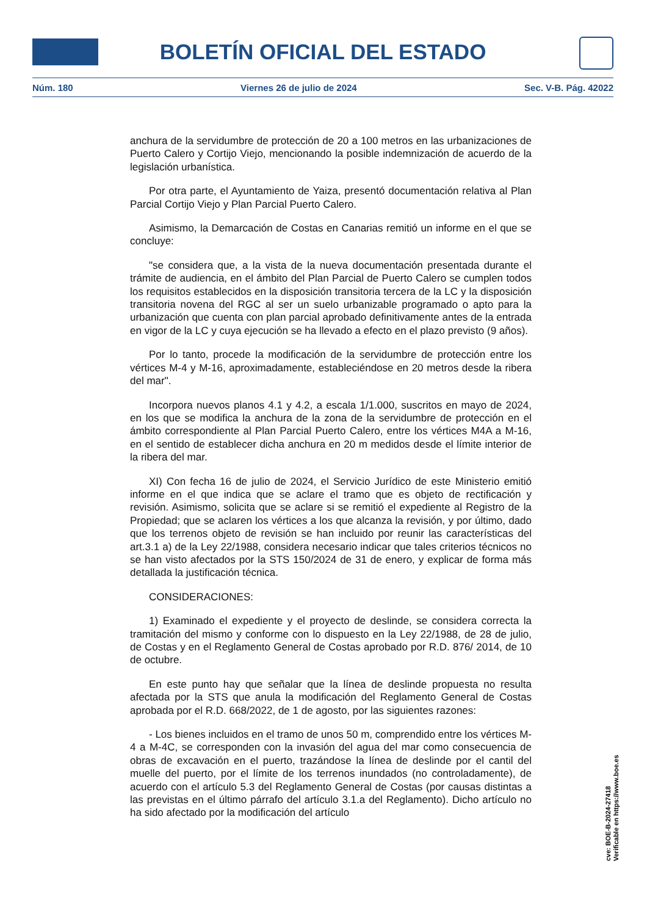BOLETÍN OFICIAL DEL ESTADO
Núm. 180 Viernes 26 de julio de 2024 Sec. V-B. Pág. 42022
anchura de la servidumbre de protección de 20 a 100 metros en las urbanizaciones de Puerto Calero y Cortijo Viejo, mencionando la posible indemnización de acuerdo de la legislación urbanística.
Por otra parte, el Ayuntamiento de Yaiza, presentó documentación relativa al Plan Parcial Cortijo Viejo y Plan Parcial Puerto Calero.
Asimismo, la Demarcación de Costas en Canarias remitió un informe en el que se concluye:
"se considera que, a la vista de la nueva documentación presentada durante el trámite de audiencia, en el ámbito del Plan Parcial de Puerto Calero se cumplen todos los requisitos establecidos en la disposición transitoria tercera de la LC y la disposición transitoria novena del RGC al ser un suelo urbanizable programado o apto para la urbanización que cuenta con plan parcial aprobado definitivamente antes de la entrada en vigor de la LC y cuya ejecución se ha llevado a efecto en el plazo previsto (9 años).
Por lo tanto, procede la modificación de la servidumbre de protección entre los vértices M-4 y M-16, aproximadamente, estableciéndose en 20 metros desde la ribera del mar".
Incorpora nuevos planos 4.1 y 4.2, a escala 1/1.000, suscritos en mayo de 2024, en los que se modifica la anchura de la zona de la servidumbre de protección en el ámbito correspondiente al Plan Parcial Puerto Calero, entre los vértices M4A a M-16, en el sentido de establecer dicha anchura en 20 m medidos desde el límite interior de la ribera del mar.
XI) Con fecha 16 de julio de 2024, el Servicio Jurídico de este Ministerio emitió informe en el que indica que se aclare el tramo que es objeto de rectificación y revisión. Asimismo, solicita que se aclare si se remitió el expediente al Registro de la Propiedad; que se aclaren los vértices a los que alcanza la revisión, y por último, dado que los terrenos objeto de revisión se han incluido por reunir las características del art.3.1 a) de la Ley 22/1988, considera necesario indicar que tales criterios técnicos no se han visto afectados por la STS 150/2024 de 31 de enero, y explicar de forma más detallada la justificación técnica.
CONSIDERACIONES:
1) Examinado el expediente y el proyecto de deslinde, se considera correcta la tramitación del mismo y conforme con lo dispuesto en la Ley 22/1988, de 28 de julio, de Costas y en el Reglamento General de Costas aprobado por R.D. 876/ 2014, de 10 de octubre.
En este punto hay que señalar que la línea de deslinde propuesta no resulta afectada por la STS que anula la modificación del Reglamento General de Costas aprobada por el R.D. 668/2022, de 1 de agosto, por las siguientes razones:
- Los bienes incluidos en el tramo de unos 50 m, comprendido entre los vértices M-4 a M-4C, se corresponden con la invasión del agua del mar como consecuencia de obras de excavación en el puerto, trazándose la línea de deslinde por el cantil del muelle del puerto, por el límite de los terrenos inundados (no controladamente), de acuerdo con el artículo 5.3 del Reglamento General de Costas (por causas distintas a las previstas en el último párrafo del artículo 3.1.a del Reglamento). Dicho artículo no ha sido afectado por la modificación del artículo
cve: BOE-B-2024-27418
Verificable en https://www.boe.es